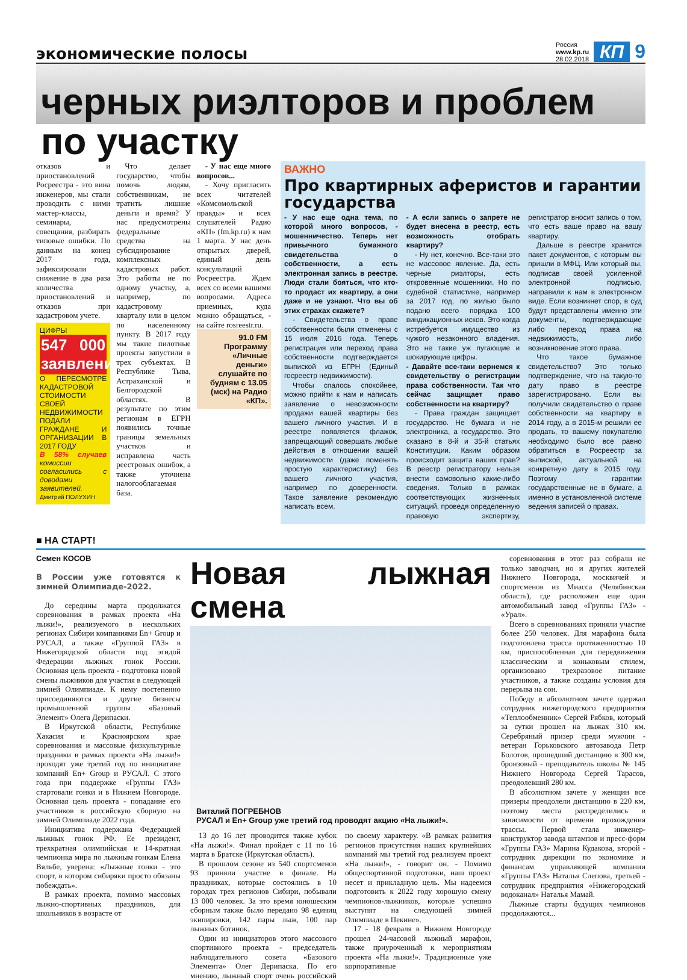экономические полосы
Россия
www.kp.ru
28.02.2018
КП 9
черных риэлторов и проблем
по участку
отказов и приостановлений Росреестра - это вина инженеров, мы стали проводить с ними мастер-классы, семинары, совещания, разбирать типовые ошибки. По данным на конец 2017 года, зафиксировали снижение в два раза количества приостановлений и отказов при кадастровом учете.
ЦИФРЫ
547 000 заявлений
О ПЕРЕСМОТРЕ КАДАСТРОВОЙ СТОИМОСТИ СВОЕЙ НЕДВИЖИМОСТИ ПОДАЛИ ГРАЖДАНЕ И ОРГАНИЗАЦИИ В 2017 ГОДУ
В 58% случаев комиссии согласились с доводами заявителей.
Дмитрий ПОЛУХИН
Что делает государство, чтобы помочь людям, собственникам, не тратить лишние деньги и время? У нас предусмотрены федеральные средства на субсидирование комплексных кадастровых работ. Это работы не по одному участку, а, например, по кадастровому кварталу или в целом по населенному пункту. В 2017 году мы такие пилотные проекты запустили в трех субъектах. В Республике Тыва, Астраханской и Белгородской областях. В результате по этим регионам в ЕГРН появились точные границы земельных участков и исправлена часть реестровых ошибок, а также уточнена налогооблагаемая база.
- У нас еще много вопросов...
- Хочу пригласить всех читателей «Комсомольской правды» и всех слушателей Радио «КП» (fm.kp.ru) к нам 1 марта. У нас день открытых дверей, единый день консультаций Росреестра. Ждем всех со всеми вашими вопросами. Адреса приемных, куда можно обращаться, - на сайте rosreestr.ru.
91.0 FM Программу «Личные деньги» слушайте по будням с 13.05 (мск) на Радио «КП».
ВАЖНО
Про квартирных аферистов и гарантии государства
- У нас еще одна тема, по которой много вопросов, - мошенничество. Теперь нет привычного бумажного свидетельства о собственности, а есть электронная запись в реестре. Люди стали бояться, что кто-то продаст их квартиру, а они даже и не узнают. Что вы об этих страхах скажете?
- Свидетельства о праве собственности были отменены с 15 июля 2016 года. Теперь регистрация или переход права собственности подтверждается выпиской из ЕГРН (Единый госреестр недвижимости).
Чтобы спалось спокойнее, можно прийти к нам и написать заявление о невозможности продажи вашей квартиры без вашего личного участия. И в реестре появляется флажок, запрещающий совершать любые действия в отношении вашей недвижимости (даже поменять простую характеристику) без вашего личного участия, например по доверенности. Такое заявление рекомендую написать всем.
- А если запись о запрете не будет внесена в реестр, есть возможность отобрать квартиру?
- Ну нет, конечно. Все-таки это не массовое явление. Да, есть черные риэлторы, есть откровенные мошенники. Но по судебной статистике, например за 2017 год, по жилью было подано всего порядка 100 виндикационных исков. Это когда истребуется имущество из чужого незаконного владения. Это не такие уж пугающие и шокирующие цифры.
- Давайте все-таки вернемся к свидетельству о регистрации права собственности. Так что сейчас защищает право собственности на квартиру?
- Права граждан защищает государство. Не бумага и не электроника, а государство. Это сказано в 8-й и 35-й статьях Конституции. Каким образом происходит защита ваших прав? В реестр регистратору нельзя внести самовольно какие-либо сведения. Только в рамках соответствующих жизненных ситуаций, проведя определенную правовую экспертизу, регистратор вносит запись о том, что есть ваше право на вашу квартиру.
Дальше в реестре хранится пакет документов, с которым вы пришли в МФЦ. Или который вы, подписав своей усиленной электронной подписью, направили к нам в электронном виде. Если возникнет спор, в суд будут представлены именно эти документы, подтверждающие либо переход права на недвижимость, либо возникновение этого права.
Что такое бумажное свидетельство? Это только подтверждение, что на такую-то дату право в реестре зарегистрировано. Если вы получили свидетельство о праве собственности на квартиру в 2014 году, а в 2015-м решили ее продать, то вашему покупателю необходимо было все равно обратиться в Росреестр за выпиской, актуальной на конкретную дату в 2015 году. Поэтому гарантии государственные не в бумаге, а именно в установленной системе ведения записей о правах.
■ НА СТАРТ!
Семен КОСОВ
В России уже готовятся к зимней Олимпиаде-2022.
До середины марта продолжатся соревнования в рамках проекта «На лыжи!», реализуемого в нескольких регионах Сибири компаниями En+ Group и РУСАЛ, а также «Группой ГАЗ» в Нижегородской области под эгидой Федерации лыжных гонок России. Основная цель проекта - подготовка новой смены лыжников для участия в следующей зимней Олимпиаде. К нему постепенно присоединяются и другие бизнесы промышленной группы «Базовый Элемент» Олега Дерипаски.
В Иркутской области, Республике Хакасия и Красноярском крае соревнования и массовые физкультурные праздники в рамках проекта «На лыжи!» проходят уже третий год по инициативе компаний En+ Group и РУСАЛ. С этого года при поддержке «Группы ГАЗ» стартовали гонки и в Нижнем Новгороде. Основная цель проекта - попадание его участников в российскую сборную на зимней Олимпиаде 2022 года.
Инициатива поддержана Федерацией лыжных гонок РФ. Ее президент, трехкратная олимпийская и 14-кратная чемпионка мира по лыжным гонкам Елена Вяльбе, уверена: «Лыжные гонки - это спорт, в котором сибиряки просто обязаны побеждать».
В рамках проекта, помимо массовых лыжно-спортивных праздников, для школьников в возрасте от
Новая лыжная смена
Виталий ПОГРЕБНОВ
РУСАЛ и En+ Group уже третий год проводят акцию «На лыжи!».
13 до 16 лет проводится также кубок «На лыжи!». Финал пройдет с 11 по 16 марта в Братске (Иркутская область).
В прошлом сезоне из 540 спортсменов 93 приняли участие в финале. На праздниках, которые состоялись в 10 городах трех регионов Сибири, побывали 13 000 человек. За это время юношеским сборным также было передано 98 единиц экипировки, 142 пары лыж, 100 пар лыжных ботинок.
Один из инициаторов этого массового спортивного проекта - председатель наблюдательного совета «Базового Элемента» Олег Дерипаска. По его мнению, лыжный спорт очень российский по своему характеру. «В рамках развития регионов присутствия наших крупнейших компаний мы третий год реализуем проект «На лыжи!», - говорит он. - Помимо общеспортивной подготовки, наш проект несет и прикладную цель. Мы надеемся подготовить к 2022 году хорошую смену чемпионов-лыжников, которые успешно выступят на следующей зимней Олимпиаде в Пекине».
17 - 18 февраля в Нижнем Новгороде прошел 24-часовой лыжный марафон, также приуроченный к мероприятиям проекта «На лыжи!». Традиционные уже корпоративные
соревнования в этот раз собрали не только заводчан, но и других жителей Нижнего Новгорода, москвичей и спортсменов из Миасса (Челябинская область), где расположен еще один автомобильный завод «Группы ГАЗ» - «Урал».
Всего в соревнованиях приняли участие более 250 человек. Для марафона была подготовлена трасса протяженностью 10 км, приспособленная для передвижения классическим и коньковым стилем, организовано трехразовое питание участников, а также созданы условия для перерыва на сон.
Победу в абсолютном зачете одержал сотрудник нижегородского предприятия «Теплообменник» Сергей Рябков, который за сутки прошел на лыжах 310 км. Серебряный призер среди мужчин - ветеран Горьковского автозавода Петр Болотов, прошедший дистанцию в 300 км, бронзовый - преподаватель школы № 145 Нижнего Новгорода Сергей Тарасов, преодолевший 280 км.
В абсолютном зачете у женщин все призеры преодолели дистанцию в 220 км, поэтому места распределились в зависимости от времени прохождения трассы. Первой стала инженер-конструктор завода штампов и пресс-форм «Группы ГАЗ» Марина Кудакова, второй - сотрудник дирекции по экономике и финансам управляющей компании «Группы ГАЗ» Наталья Слепова, третьей - сотрудник предприятия «Нижегородский водоканал» Наталья Мамай.
Лыжные старты будущих чемпионов продолжаются...